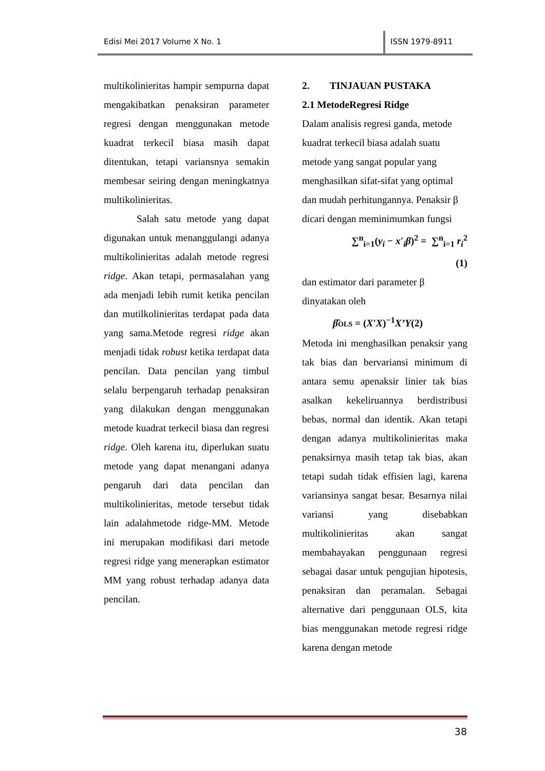Edisi Mei 2017 Volume X No. 1 ISSN 1979-8911
multikolinieritas hampir sempurna dapat mengakibatkan penaksiran parameter regresi dengan menggunakan metode kuadrat terkecil biasa masih dapat ditentukan, tetapi variansnya semakin membesar seiring dengan meningkatnya multikolinieritas.
Salah satu metode yang dapat digunakan untuk menanggulangi adanya multikolinieritas adalah metode regresi ridge. Akan tetapi, permasalahan yang ada menjadi lebih rumit ketika pencilan dan mutilkolinieritas terdapat pada data yang sama.Metode regresi ridge akan menjadi tidak robust ketika terdapat data pencilan. Data pencilan yang timbul selalu berpengaruh terhadap penaksiran yang dilakukan dengan menggunakan metode kuadrat terkecil biasa dan regresi ridge. Oleh karena itu, diperlukan suatu metode yang dapat menangani adanya pengaruh dari data pencilan dan multikolinieritas, metode tersebut tidak lain adalahmetode ridge-MM. Metode ini merupakan modifikasi dari metode regresi ridge yang menerapkan estimator MM yang robust terhadap adanya data pencilan.
2. TINJAUAN PUSTAKA
2.1 MetodeRegresi Ridge
Dalam analisis regresi ganda, metode kuadrat terkecil biasa adalah suatu metode yang sangat popular yang menghasilkan sifat-sifat yang optimal dan mudah perhitungannya. Penaksir β dicari dengan meminimumkan fungsi
∑<sup>n</sup><sub>i=1</sub>(y<sub>i</sub> − x′<sub>i</sub>β)<sup>2</sup> = ∑<sup>n</sup><sub>i=1</sub> r<sub>i</sub><sup>2</sup>
(1)
dan estimator dari parameter β dinyatakan oleh
β̂OLS = (X′X)<sup>−1</sup>X’Y(2)
Metoda ini menghasilkan penaksir yang tak bias dan bervariansi minimum di antara semu apenaksir linier tak bias asalkan kekeliruannya berdistribusi bebas, normal dan identik. Akan tetapi dengan adanya multikolinieritas maka penaksirnya masih tetap tak bias, akan tetapi sudah tidak effisien lagi, karena variansinya sangat besar. Besarnya nilai variansi yang disebabkan multikolinieritas akan sangat membahayakan penggunaan regresi sebagai dasar untuk pengujian hipotesis, penaksiran dan peramalan. Sebagai alternative dari penggunaan OLS, kita bias menggunakan metode regresi ridge karena dengan metode
38